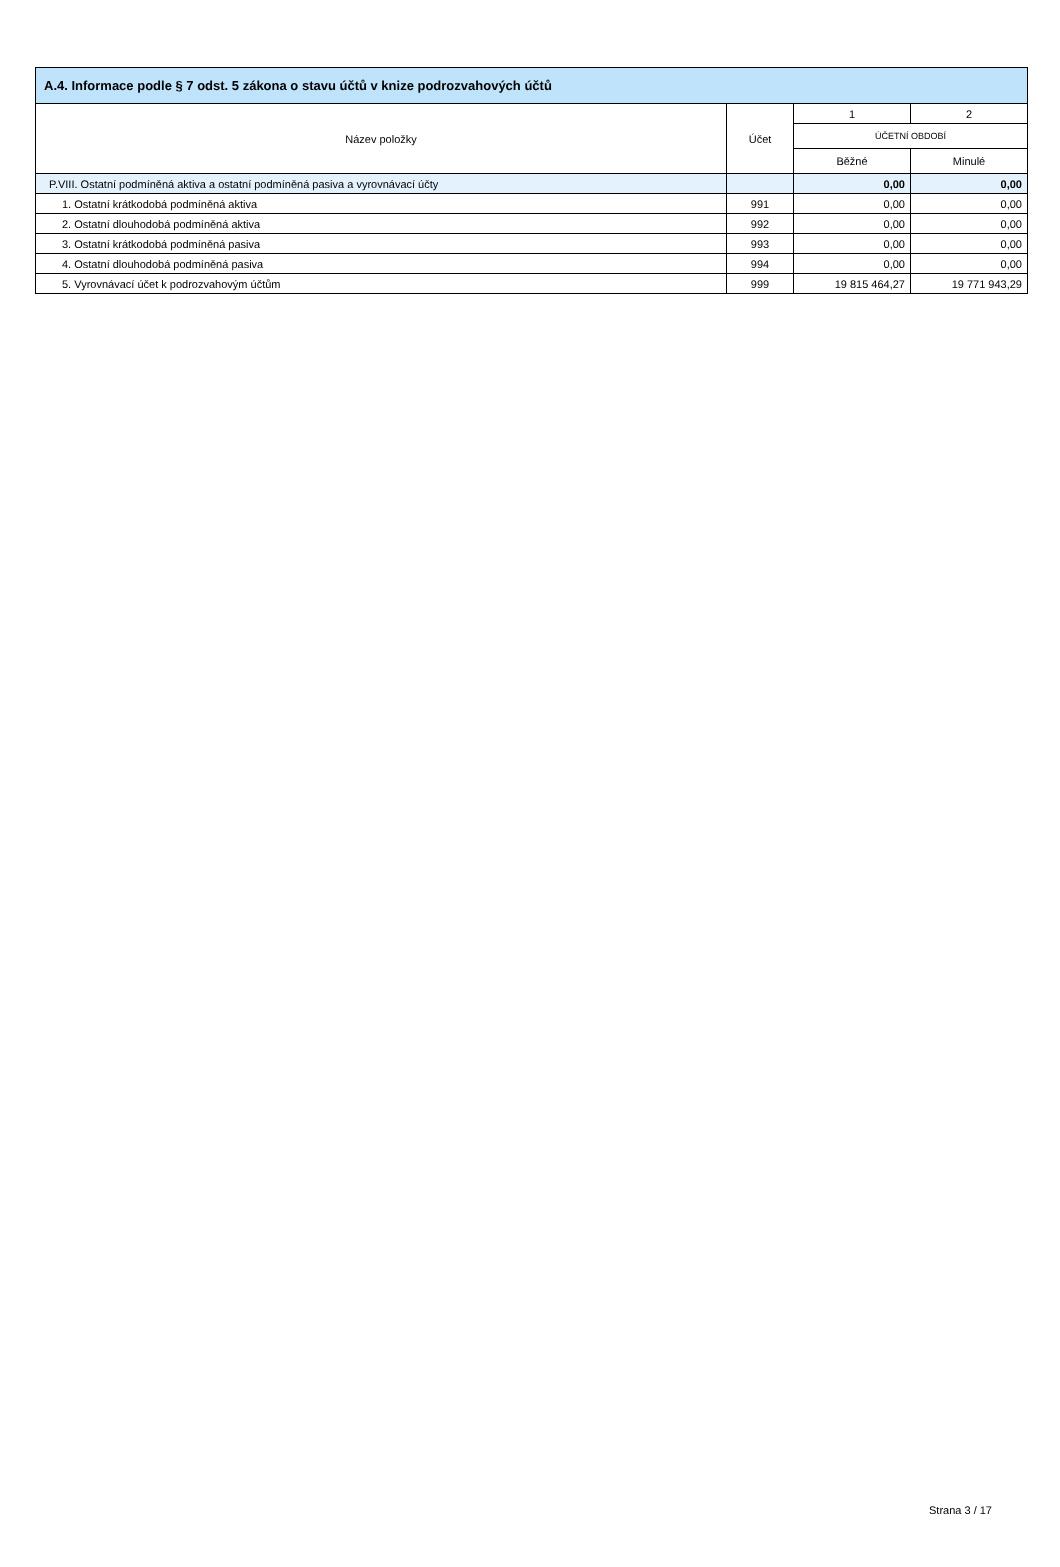| A.4. Informace podle § 7 odst. 5 zákona o stavu účtů v knize podrozvahových účtů | | | |
| --- | --- | --- | --- |
| Název položky | Účet | 1 | 2 |
| | | ÚČETNÍ OBDOBÍ | |
| | | Běžné | Minulé |
| P.VIII. Ostatní podmíněná aktiva a ostatní podmíněná pasiva a vyrovnávací účty | | 0,00 | 0,00 |
| 1. Ostatní krátkodobá podmíněná aktiva | 991 | 0,00 | 0,00 |
| 2. Ostatní dlouhodobá podmíněná aktiva | 992 | 0,00 | 0,00 |
| 3. Ostatní krátkodobá podmíněná pasiva | 993 | 0,00 | 0,00 |
| 4. Ostatní dlouhodobá podmíněná pasiva | 994 | 0,00 | 0,00 |
| 5. Vyrovnávací účet k podrozvahovým účtům | 999 | 19 815 464,27 | 19 771 943,29 |
Strana 3 / 17